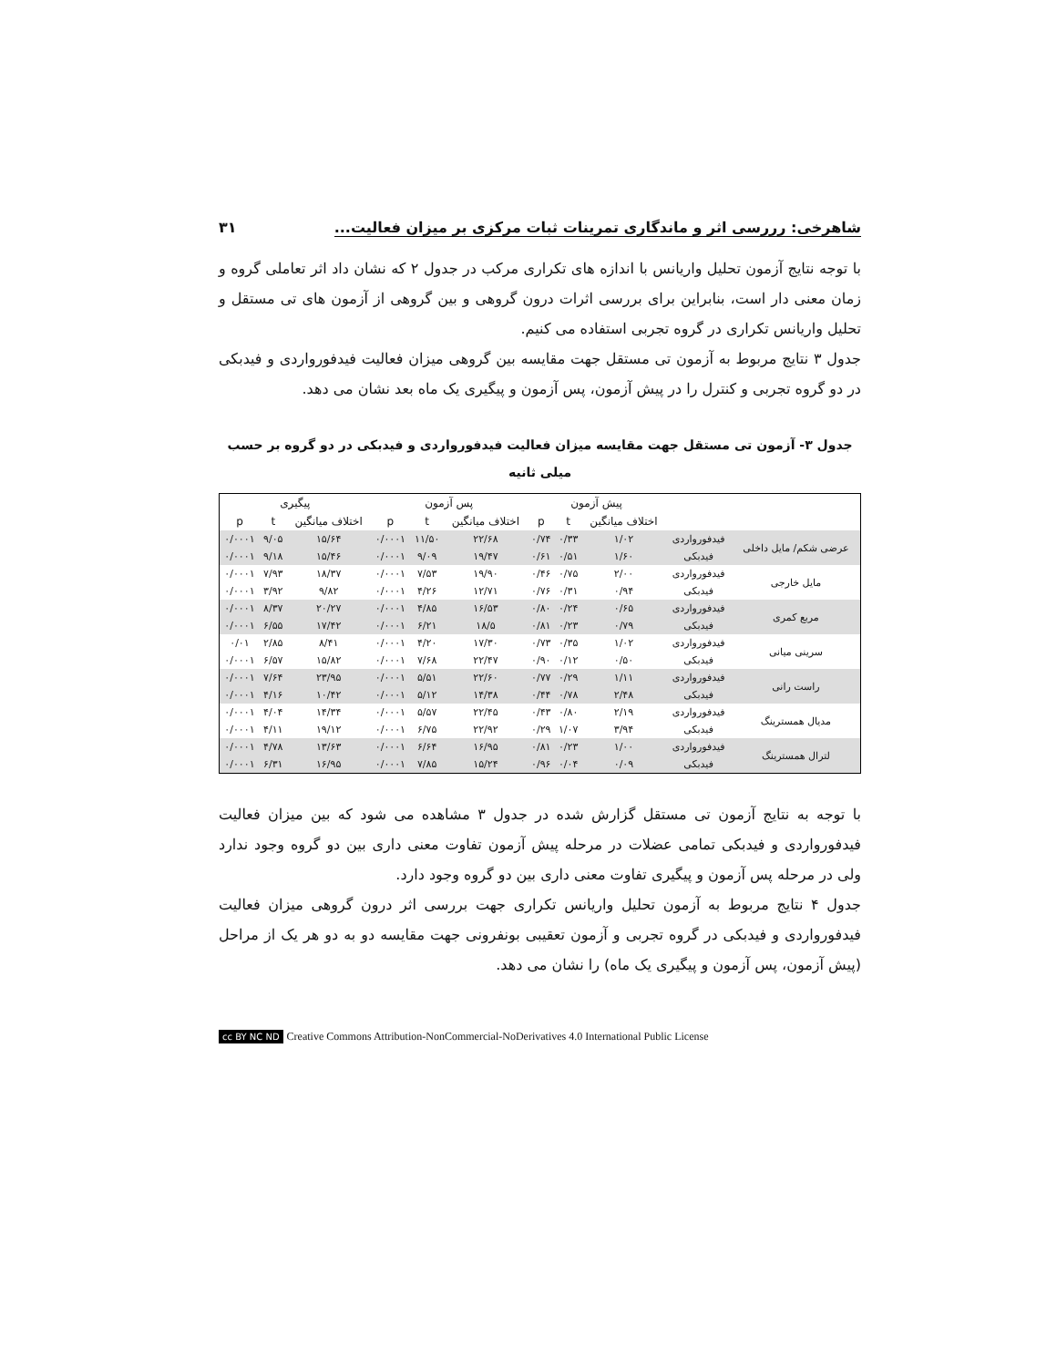شاهرخی: رررسی اثر و ماندگاری تمرینات ثبات مرکزی بر میزان فعالیت... ۳۱
با توجه نتایج آزمون تحلیل واریانس با اندازه های تکراری مرکب در جدول ۲ که نشان داد اثر تعاملی گروه و زمان معنی دار است، بنابراین برای بررسی اثرات درون گروهی و بین گروهی از آزمون های تی مستقل و تحلیل واریانس تکراری در گروه تجربی استفاده می کنیم.
جدول ۳ نتایج مربوط به آزمون تی مستقل جهت مقایسه بین گروهی میزان فعالیت فیدفورواردی و فیدبکی در دو گروه تجربی و کنترل را در پیش آزمون، پس آزمون و پیگیری یک ماه بعد نشان می دهد.
جدول ۳- آزمون تی مستقل جهت مقایسه میزان فعالیت فیدفورواردی و فیدبکی در دو گروه بر حسب میلی ثانیه
| | | پیش آزمون | | | پس آزمون | | | پیگیری | | |
| --- | --- | --- | --- | --- | --- | --- | --- | --- | --- | --- |
| | | اختلاف میانگین | t | p | اختلاف میانگین | t | p | اختلاف میانگین | t | p |
| عرضی شکم/ مایل داخلی | فیدفورواردی | ۱/۰۲ | ۰/۳۳ | ۰/۷۴ | ۲۲/۶۸ | ۱۱/۵۰ | ۰/۰۰۰۱ | ۱۵/۶۴ | ۹/۰۵ | ۰/۰۰۰۱ |
| | فیدبکی | ۱/۶۰ | ۰/۵۱ | ۰/۶۱ | ۱۹/۴۷ | ۹/۰۹ | ۰/۰۰۰۱ | ۱۵/۴۶ | ۹/۱۸ | ۰/۰۰۰۱ |
| مایل خارجی | فیدفورواردی | ۲/۰۰ | ۰/۷۵ | ۰/۴۶ | ۱۹/۹۰ | ۷/۵۳ | ۰/۰۰۰۱ | ۱۸/۳۷ | ۷/۹۳ | ۰/۰۰۰۱ |
| | فیدبکی | ۰/۹۴ | ۰/۳۱ | ۰/۷۶ | ۱۲/۷۱ | ۴/۲۶ | ۰/۰۰۰۱ | ۹/۸۲ | ۳/۹۲ | ۰/۰۰۰۱ |
| مربع کمری | فیدفورواردی | ۰/۶۵ | ۰/۲۴ | ۰/۸۰ | ۱۶/۵۳ | ۴/۸۵ | ۰/۰۰۰۱ | ۲۰/۲۷ | ۸/۳۷ | ۰/۰۰۰۱ |
| | فیدبکی | ۰/۷۹ | ۰/۲۳ | ۰/۸۱ | ۱۸/۵ | ۶/۲۱ | ۰/۰۰۰۱ | ۱۷/۴۲ | ۶/۵۵ | ۰/۰۰۰۱ |
| سرینی میانی | فیدفورواردی | ۱/۰۲ | ۰/۳۵ | ۰/۷۳ | ۱۷/۳۰ | ۴/۲۰ | ۰/۰۰۰۱ | ۸/۴۱ | ۲/۸۵ | ۰/۰۱ |
| | فیدبکی | ۰/۵۰ | ۰/۱۲ | ۰/۹۰ | ۲۲/۴۷ | ۷/۶۸ | ۰/۰۰۰۱ | ۱۵/۸۲ | ۶/۵۷ | ۰/۰۰۰۱ |
| راست رانی | فیدفورواردی | ۱/۱۱ | ۰/۲۹ | ۰/۷۷ | ۲۲/۶۰ | ۵/۵۱ | ۰/۰۰۰۱ | ۲۳/۹۵ | ۷/۶۴ | ۰/۰۰۰۱ |
| | فیدبکی | ۲/۴۸ | ۰/۷۸ | ۰/۴۴ | ۱۴/۳۸ | ۵/۱۲ | ۰/۰۰۰۱ | ۱۰/۴۲ | ۴/۱۶ | ۰/۰۰۰۱ |
| مدیال همسترینگ | فیدفورواردی | ۲/۱۹ | ۰/۸۰ | ۰/۴۳ | ۲۲/۴۵ | ۵/۵۷ | ۰/۰۰۰۱ | ۱۴/۳۴ | ۴/۰۴ | ۰/۰۰۰۱ |
| | فیدبکی | ۳/۹۴ | ۱/۰۷ | ۰/۲۹ | ۲۲/۹۲ | ۶/۷۵ | ۰/۰۰۰۱ | ۱۹/۱۲ | ۴/۱۱ | ۰/۰۰۰۱ |
| لترال همسترینگ | فیدفورواردی | ۱/۰۰ | ۰/۲۳ | ۰/۸۱ | ۱۶/۹۵ | ۶/۶۴ | ۰/۰۰۰۱ | ۱۳/۶۳ | ۴/۷۸ | ۰/۰۰۰۱ |
| | فیدبکی | ۰/۰۹ | ۰/۰۴ | ۰/۹۶ | ۱۵/۲۴ | ۷/۸۵ | ۰/۰۰۰۱ | ۱۶/۹۵ | ۶/۳۱ | ۰/۰۰۰۱ |
با توجه به نتایج آزمون تی مستقل گزارش شده در جدول ۳ مشاهده می شود که بین میزان فعالیت فیدفورواردی و فیدبکی تمامی عضلات در مرحله پیش آزمون تفاوت معنی داری بین دو گروه وجود ندارد ولی در مرحله پس آزمون و پیگیری تفاوت معنی داری بین دو گروه وجود دارد.
جدول ۴ نتایج مربوط به آزمون تحلیل واریانس تکراری جهت بررسی اثر درون گروهی میزان فعالیت فیدفورواردی و فیدبکی در گروه تجربی و آزمون تعقیبی بونفرونی جهت مقایسه دو به دو هر یک از مراحل (پیش آزمون، پس آزمون و پیگیری یک ماه) را نشان می دهد.
cc BY NC ND Creative Commons Attribution-NonCommercial-NoDerivatives 4.0 International Public License